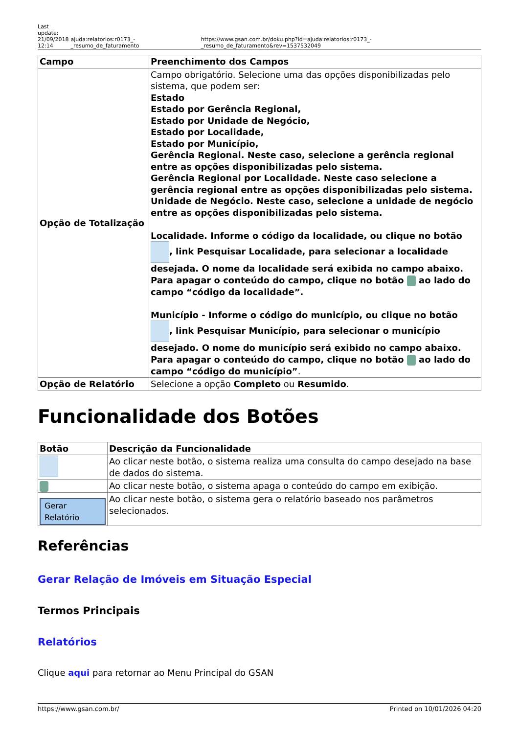Last update: 21/09/2018 12:14
ajuda:relatorios:r0173_-_resumo_de_faturamento
https://www.gsan.com.br/doku.php?id=ajuda:relatorios:r0173_-_resumo_de_faturamento&rev=1537532049
| Campo | Preenchimento dos Campos |
| --- | --- |
| Opção de Totalização | Campo obrigatório. Selecione uma das opções disponibilizadas pelo sistema, que podem ser: Estado Estado por Gerência Regional, Estado por Unidade de Negócio, Estado por Localidade, Estado por Município, Gerência Regional. Neste caso, selecione a gerência regional entre as opções disponibilizadas pelo sistema. Gerência Regional por Localidade. Neste caso selecione a gerência regional entre as opções disponibilizadas pelo sistema. Unidade de Negócio. Neste caso, selecione a unidade de negócio entre as opções disponibilizadas pelo sistema. Localidade. Informe o código da localidade, ou clique no botão , link Pesquisar Localidade, para selecionar a localidade desejada. O nome da localidade será exibida no campo abaixo. Para apagar o conteúdo do campo, clique no botão ao lado do campo “código da localidade”. Município - Informe o código do município, ou clique no botão , link Pesquisar Município, para selecionar o município desejado. O nome do município será exibido no campo abaixo. Para apagar o conteúdo do campo, clique no botão ao lado do campo “código do município” . |
| Opção de Relatório | Selecione a opção Completo ou Resumido . |
Funcionalidade dos Botões
| Botão | Descrição da Funcionalidade |
| --- | --- |
| | Ao clicar neste botão, o sistema realiza uma consulta do campo desejado na base de dados do sistema. |
| | Ao clicar neste botão, o sistema apaga o conteúdo do campo em exibição. |
| Gerar Relatório | Ao clicar neste botão, o sistema gera o relatório baseado nos parâmetros selecionados. |
Referências
Gerar Relação de Imóveis em Situação Especial
Termos Principais
Relatórios
Clique aqui para retornar ao Menu Principal do GSAN
https://www.gsan.com.br/ Printed on 10/01/2026 04:20